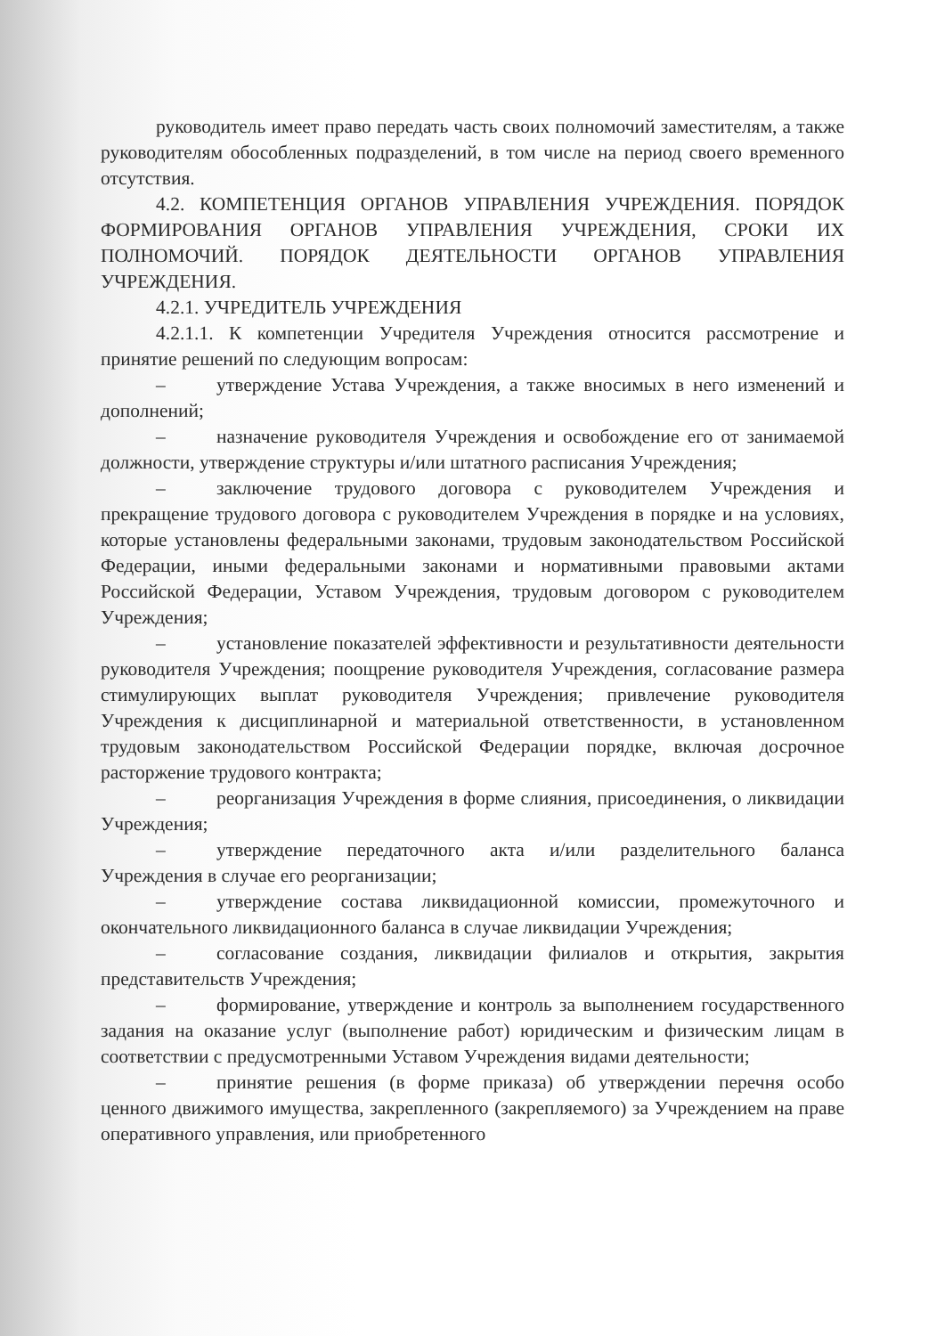руководитель имеет право передать часть своих полномочий заместителям, а также руководителям обособленных подразделений, в том числе на период своего временного отсутствия.
4.2. КОМПЕТЕНЦИЯ ОРГАНОВ УПРАВЛЕНИЯ УЧРЕЖДЕНИЯ. ПОРЯДОК ФОРМИРОВАНИЯ ОРГАНОВ УПРАВЛЕНИЯ УЧРЕЖДЕНИЯ, СРОКИ ИХ ПОЛНОМОЧИЙ. ПОРЯДОК ДЕЯТЕЛЬНОСТИ ОРГАНОВ УПРАВЛЕНИЯ УЧРЕЖДЕНИЯ.
4.2.1. УЧРЕДИТЕЛЬ УЧРЕЖДЕНИЯ
4.2.1.1. К компетенции Учредителя Учреждения относится рассмотрение и принятие решений по следующим вопросам:
– утверждение Устава Учреждения, а также вносимых в него изменений и дополнений;
– назначение руководителя Учреждения и освобождение его от занимаемой должности, утверждение структуры и/или штатного расписания Учреждения;
– заключение трудового договора с руководителем Учреждения и прекращение трудового договора с руководителем Учреждения в порядке и на условиях, которые установлены федеральными законами, трудовым законодательством Российской Федерации, иными федеральными законами и нормативными правовыми актами Российской Федерации, Уставом Учреждения, трудовым договором с руководителем Учреждения;
– установление показателей эффективности и результативности деятельности руководителя Учреждения; поощрение руководителя Учреждения, согласование размера стимулирующих выплат руководителя Учреждения; привлечение руководителя Учреждения к дисциплинарной и материальной ответственности, в установленном трудовым законодательством Российской Федерации порядке, включая досрочное расторжение трудового контракта;
– реорганизация Учреждения в форме слияния, присоединения, о ликвидации Учреждения;
– утверждение передаточного акта и/или разделительного баланса Учреждения в случае его реорганизации;
– утверждение состава ликвидационной комиссии, промежуточного и окончательного ликвидационного баланса в случае ликвидации Учреждения;
– согласование создания, ликвидации филиалов и открытия, закрытия представительств Учреждения;
– формирование, утверждение и контроль за выполнением государственного задания на оказание услуг (выполнение работ) юридическим и физическим лицам в соответствии с предусмотренными Уставом Учреждения видами деятельности;
– принятие решения (в форме приказа) об утверждении перечня особо ценного движимого имущества, закрепленного (закрепляемого) за Учреждением на праве оперативного управления, или приобретенного